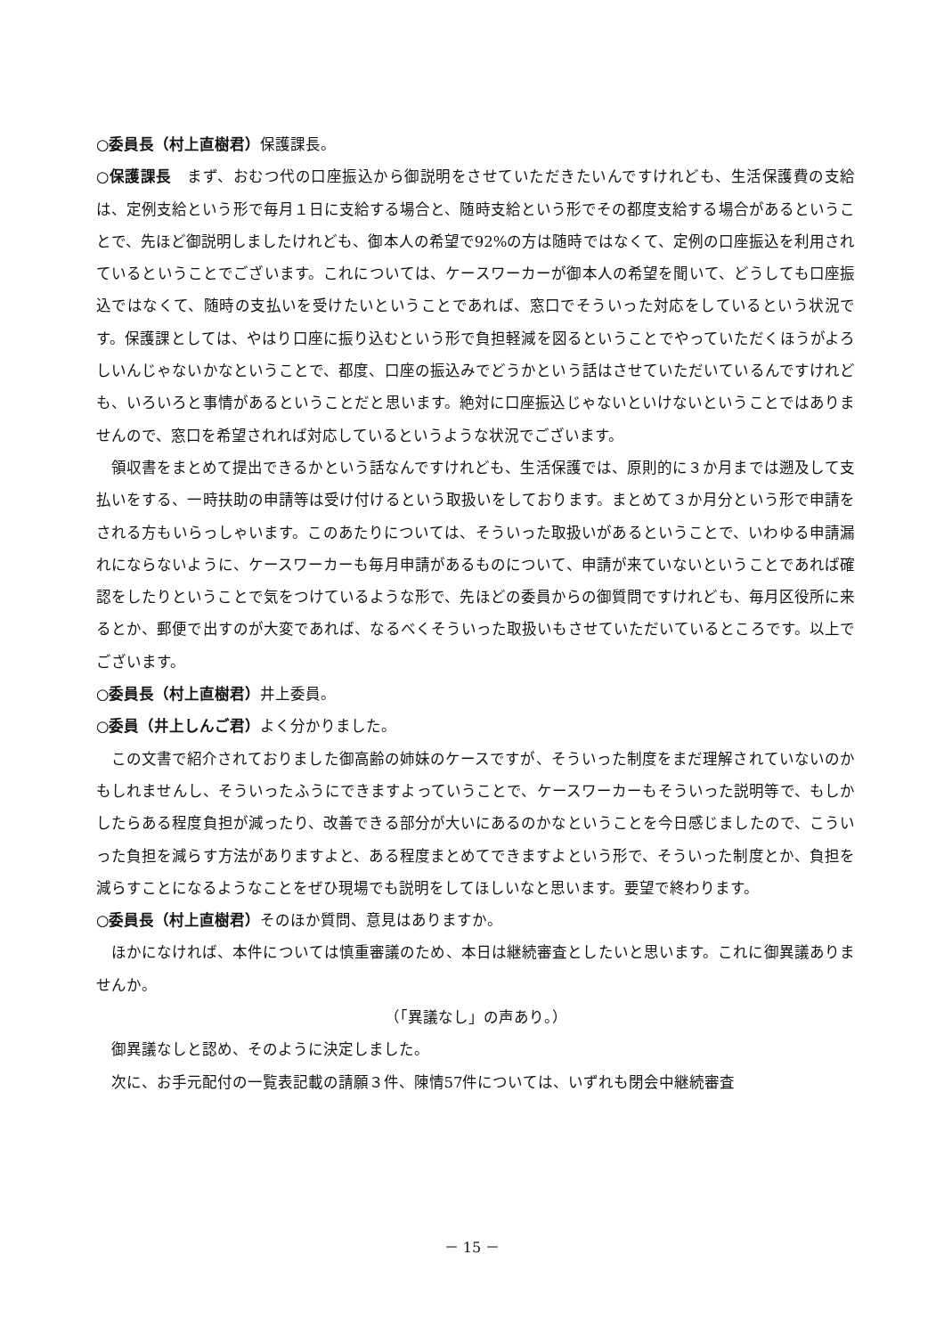○委員長（村上直樹君）保護課長。
○保護課長　まず、おむつ代の口座振込から御説明をさせていただきたいんですけれども、生活保護費の支給は、定例支給という形で毎月１日に支給する場合と、随時支給という形でその都度支給する場合があるということで、先ほど御説明しましたけれども、御本人の希望で92%の方は随時ではなくて、定例の口座振込を利用されているということでございます。これについては、ケースワーカーが御本人の希望を聞いて、どうしても口座振込ではなくて、随時の支払いを受けたいということであれば、窓口でそういった対応をしているという状況です。保護課としては、やはり口座に振り込むという形で負担軽減を図るということでやっていただくほうがよろしいんじゃないかなということで、都度、口座の振込みでどうかという話はさせていただいているんですけれども、いろいろと事情があるということだと思います。絶対に口座振込じゃないといけないということではありませんので、窓口を希望されれば対応しているというような状況でございます。
領収書をまとめて提出できるかという話なんですけれども、生活保護では、原則的に３か月までは遡及して支払いをする、一時扶助の申請等は受け付けるという取扱いをしております。まとめて３か月分という形で申請をされる方もいらっしゃいます。このあたりについては、そういった取扱いがあるということで、いわゆる申請漏れにならないように、ケースワーカーも毎月申請があるものについて、申請が来ていないということであれば確認をしたりということで気をつけているような形で、先ほどの委員からの御質問ですけれども、毎月区役所に来るとか、郵便で出すのが大変であれば、なるべくそういった取扱いもさせていただいているところです。以上でございます。
○委員長（村上直樹君）井上委員。
○委員（井上しんご君）よく分かりました。
この文書で紹介されておりました御高齢の姉妹のケースですが、そういった制度をまだ理解されていないのかもしれませんし、そういったふうにできますよっていうことで、ケースワーカーもそういった説明等で、もしかしたらある程度負担が減ったり、改善できる部分が大いにあるのかなということを今日感じましたので、こういった負担を減らす方法がありますよと、ある程度まとめてできますよという形で、そういった制度とか、負担を減らすことになるようなことをぜひ現場でも説明をしてほしいなと思います。要望で終わります。
○委員長（村上直樹君）そのほか質問、意見はありますか。
ほかになければ、本件については慎重審議のため、本日は継続審査としたいと思います。これに御異議ありませんか。
（「異議なし」の声あり。）
御異議なしと認め、そのように決定しました。
次に、お手元配付の一覧表記載の請願３件、陳情57件については、いずれも閉会中継続審査
－ 15 －